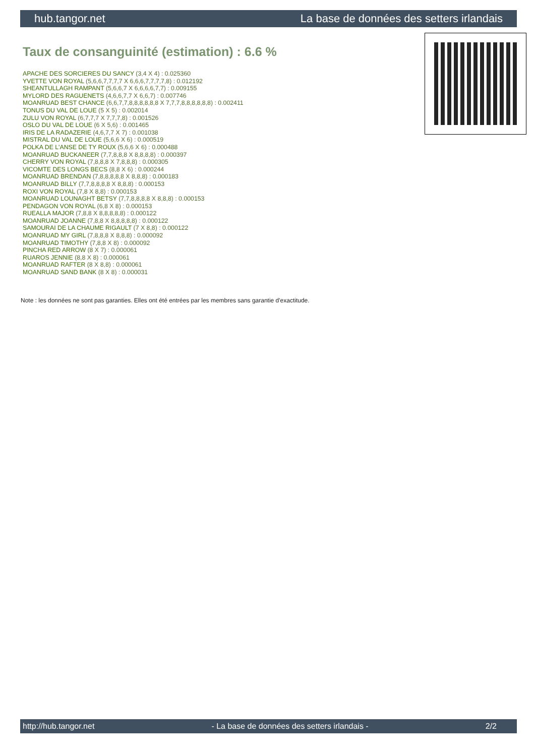hub.tangor.net La base de données des setters irlandais
Taux de consanguinité (estimation) : 6.6 %
APACHE DES SORCIERES DU SANCY (3,4 X 4) : 0.025360
YVETTE VON ROYAL (5,6,6,7,7,7,7 X 6,6,6,7,7,7,7,8) : 0.012192
SHEANTULLAGH RAMPANT (5,6,6,7 X 6,6,6,6,7,7) : 0.009155
MYLORD DES RAGUENETS (4,6,6,7,7 X 6,6,7) : 0.007746
MOANRUAD BEST CHANCE (6,6,7,7,8,8,8,8,8,8 X 7,7,7,8,8,8,8,8,8) : 0.002411
TONUS DU VAL DE LOUE (5 X 5) : 0.002014
ZULU VON ROYAL (6,7,7,7 X 7,7,7,8) : 0.001526
OSLO DU VAL DE LOUE (6 X 5,6) : 0.001465
IRIS DE LA RADAZERIE (4,6,7,7 X 7) : 0.001038
MISTRAL DU VAL DE LOUE (5,6,6 X 6) : 0.000519
POLKA DE L'ANSE DE TY ROUX (5,6,6 X 6) : 0.000488
MOANRUAD BUCKANEER (7,7,8,8,8 X 8,8,8,8) : 0.000397
CHERRY VON ROYAL (7,8,8,8 X 7,8,8,8) : 0.000305
VICOMTE DES LONGS BECS (8,8 X 6) : 0.000244
MOANRUAD BRENDAN (7,8,8,8,8,8 X 8,8,8) : 0.000183
MOANRUAD BILLY (7,7,8,8,8,8 X 8,8,8) : 0.000153
ROXI VON ROYAL (7,8 X 8,8) : 0.000153
MOANRUAD LOUNAGHT BETSY (7,7,8,8,8,8 X 8,8,8) : 0.000153
PENDAGON VON ROYAL (6,8 X 8) : 0.000153
RUEALLA MAJOR (7,8,8 X 8,8,8,8,8) : 0.000122
MOANRUAD JOANNE (7,8,8 X 8,8,8,8,8) : 0.000122
SAMOURAI DE LA CHAUME RIGAULT (7 X 8,8) : 0.000122
MOANRUAD MY GIRL (7,8,8,8 X 8,8,8) : 0.000092
MOANRUAD TIMOTHY (7,8,8 X 8) : 0.000092
PINCHA RED ARROW (8 X 7) : 0.000061
RUAROS JENNIE (8,8 X 8) : 0.000061
MOANRUAD RAFTER (8 X 8,8) : 0.000061
MOANRUAD SAND BANK (8 X 8) : 0.000031
Note : les données ne sont pas garanties. Elles ont été entrées par les membres sans garantie d'exactitude.
http://hub.tangor.net - La base de données des setters irlandais - 2/2